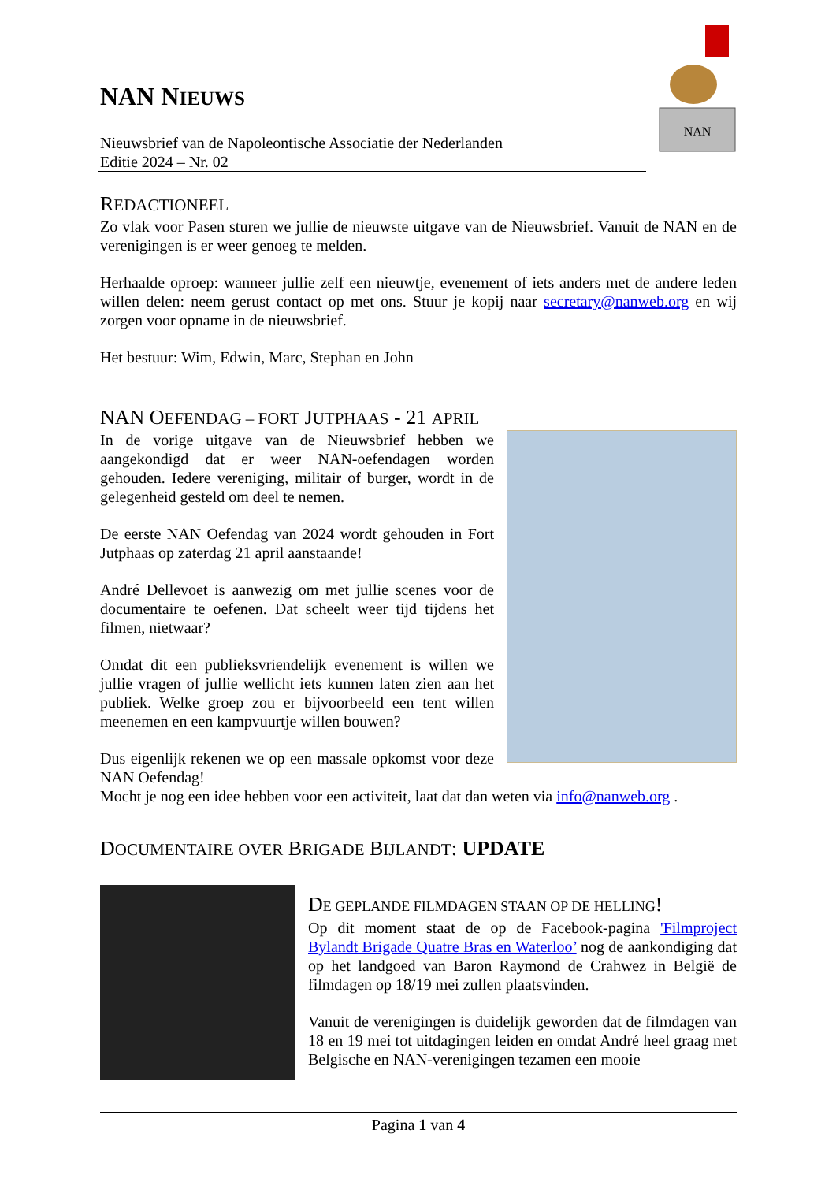NAN NIEUWS
Nieuwsbrief van de Napoleontische Associatie der Nederlanden
Editie 2024 – Nr. 02
NAN
REDACTIONEEL
Zo vlak voor Pasen sturen we jullie de nieuwste uitgave van de Nieuwsbrief. Vanuit de NAN en de verenigingen is er weer genoeg te melden.
Herhaalde oproep: wanneer jullie zelf een nieuwtje, evenement of iets anders met de andere leden willen delen: neem gerust contact op met ons. Stuur je kopij naar secretary@nanweb.org en wij zorgen voor opname in de nieuwsbrief.
Het bestuur: Wim, Edwin, Marc, Stephan en John
NAN OEFENDAG – FORT JUTPHAAS - 21 APRIL
In de vorige uitgave van de Nieuwsbrief hebben we aangekondigd dat er weer NAN-oefendagen worden gehouden. Iedere vereniging, militair of burger, wordt in de gelegenheid gesteld om deel te nemen.
De eerste NAN Oefendag van 2024 wordt gehouden in Fort Jutphaas op zaterdag 21 april aanstaande!
André Dellevoet is aanwezig om met jullie scenes voor de documentaire te oefenen. Dat scheelt weer tijd tijdens het filmen, nietwaar?
Omdat dit een publieksvriendelijk evenement is willen we jullie vragen of jullie wellicht iets kunnen laten zien aan het publiek. Welke groep zou er bijvoorbeeld een tent willen meenemen en een kampvuurtje willen bouwen?
Dus eigenlijk rekenen we op een massale opkomst voor deze NAN Oefendag!
Mocht je nog een idee hebben voor een activiteit, laat dat dan weten via info@nanweb.org .
DOCUMENTAIRE OVER BRIGADE BIJLANDT: UPDATE
DE GEPLANDE FILMDAGEN STAAN OP DE HELLING!
Op dit moment staat de op de Facebook-pagina 'Filmproject Bylandt Brigade Quatre Bras en Waterloo’ nog de aankondiging dat op het landgoed van Baron Raymond de Crahwez in België de filmdagen op 18/19 mei zullen plaatsvinden.
Vanuit de verenigingen is duidelijk geworden dat de filmdagen van 18 en 19 mei tot uitdagingen leiden en omdat André heel graag met Belgische en NAN-verenigingen tezamen een mooie
Pagina 1 van 4